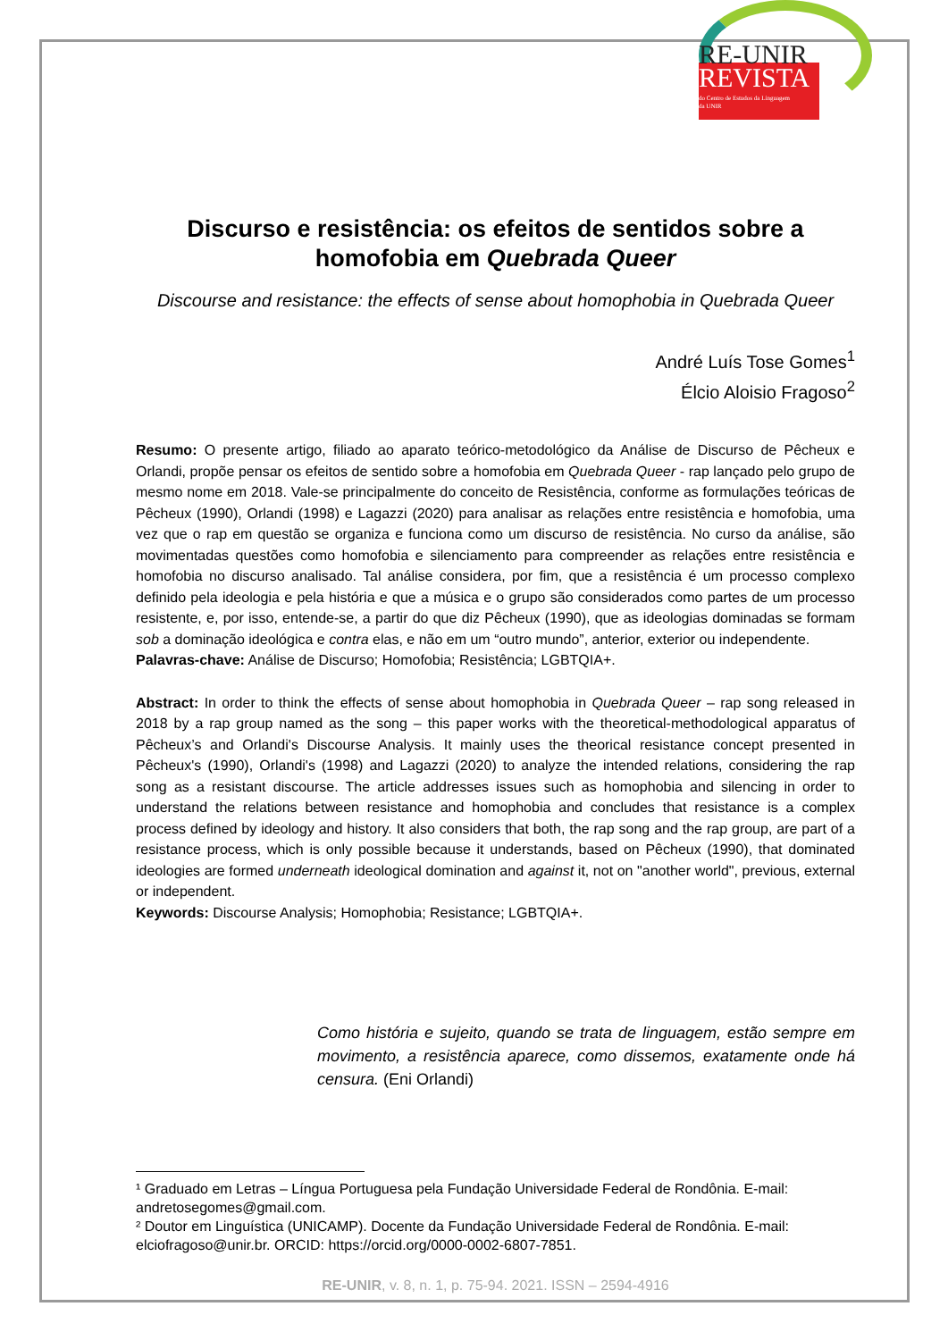RE-UNIR
REVISTA
do Centro de Estudos da Linguagem
da UNIR
Discurso e resistência: os efeitos de sentidos sobre a homofobia em Quebrada Queer
Discourse and resistance: the effects of sense about homophobia in Quebrada Queer
André Luís Tose Gomes<sup>1</sup>
Élcio Aloisio Fragoso<sup>2</sup>
Resumo: O presente artigo, filiado ao aparato teórico-metodológico da Análise de Discurso de Pêcheux e Orlandi, propõe pensar os efeitos de sentido sobre a homofobia em Quebrada Queer - rap lançado pelo grupo de mesmo nome em 2018. Vale-se principalmente do conceito de Resistência, conforme as formulações teóricas de Pêcheux (1990), Orlandi (1998) e Lagazzi (2020) para analisar as relações entre resistência e homofobia, uma vez que o rap em questão se organiza e funciona como um discurso de resistência. No curso da análise, são movimentadas questões como homofobia e silenciamento para compreender as relações entre resistência e homofobia no discurso analisado. Tal análise considera, por fim, que a resistência é um processo complexo definido pela ideologia e pela história e que a música e o grupo são considerados como partes de um processo resistente, e, por isso, entende-se, a partir do que diz Pêcheux (1990), que as ideologias dominadas se formam sob a dominação ideológica e contra elas, e não em um “outro mundo”, anterior, exterior ou independente.
Palavras-chave: Análise de Discurso; Homofobia; Resistência; LGBTQIA+.
Abstract: In order to think the effects of sense about homophobia in Quebrada Queer – rap song released in 2018 by a rap group named as the song – this paper works with the theoretical-methodological apparatus of Pêcheux’s and Orlandi's Discourse Analysis. It mainly uses the theorical resistance concept presented in Pêcheux's (1990), Orlandi's (1998) and Lagazzi (2020) to analyze the intended relations, considering the rap song as a resistant discourse. The article addresses issues such as homophobia and silencing in order to understand the relations between resistance and homophobia and concludes that resistance is a complex process defined by ideology and history. It also considers that both, the rap song and the rap group, are part of a resistance process, which is only possible because it understands, based on Pêcheux (1990), that dominated ideologies are formed underneath ideological domination and against it, not on "another world", previous, external or independent.
Keywords: Discourse Analysis; Homophobia; Resistance; LGBTQIA+.
Como história e sujeito, quando se trata de linguagem, estão sempre em movimento, a resistência aparece, como dissemos, exatamente onde há censura. (Eni Orlandi)
¹ Graduado em Letras – Língua Portuguesa pela Fundação Universidade Federal de Rondônia. E-mail: andretosegomes@gmail.com.
² Doutor em Linguística (UNICAMP). Docente da Fundação Universidade Federal de Rondônia. E-mail: elciofragoso@unir.br. ORCID: https://orcid.org/0000-0002-6807-7851.
RE-UNIR, v. 8, n. 1, p. 75-94. 2021. ISSN – 2594-4916